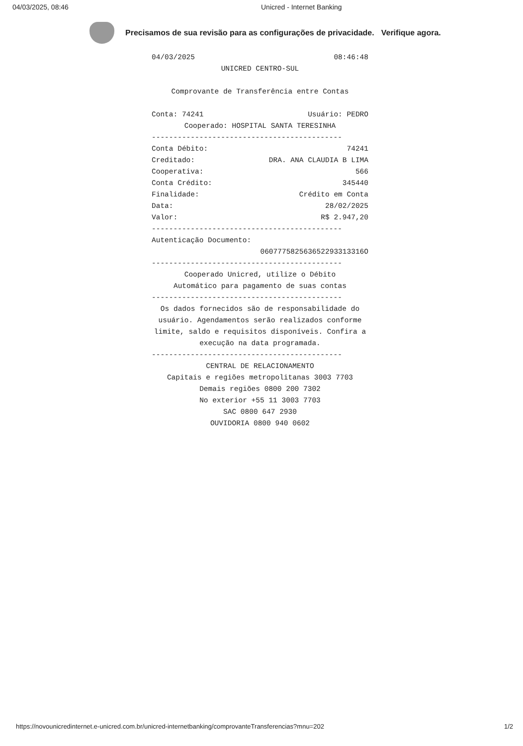04/03/2025, 08:46 Unicred - Internet Banking
Precisamos de sua revisão para as configurações de privacidade. Verifique agora.
04/03/2025 08:46:48
UNICRED CENTRO-SUL
Comprovante de Transferência entre Contas
Conta: 74241 Usuário: PEDRO
Cooperado: HOSPITAL SANTA TERESINHA
--------------------------------------------
Conta Débito: 74241
Creditado: DRA. ANA CLAUDIA B LIMA
Cooperativa: 566
Conta Crédito: 345440
Finalidade: Crédito em Conta
Data: 28/02/2025
Valor: R$ 2.947,20
--------------------------------------------
Autenticação Documento:
060777582563652293313316O
--------------------------------------------
Cooperado Unicred, utilize o Débito
Automático para pagamento de suas contas
--------------------------------------------
Os dados fornecidos são de responsabilidade do usuário. Agendamentos serão realizados conforme limite, saldo e requisitos disponíveis. Confira a execução na data programada.
--------------------------------------------
CENTRAL DE RELACIONAMENTO
Capitais e regiões metropolitanas 3003 7703
Demais regiões 0800 200 7302
No exterior +55 11 3003 7703
SAC 0800 647 2930
OUVIDORIA 0800 940 0602
https://novounicredinternet.e-unicred.com.br/unicred-internetbanking/comprovanteTransferencias?mnu=202 1/2